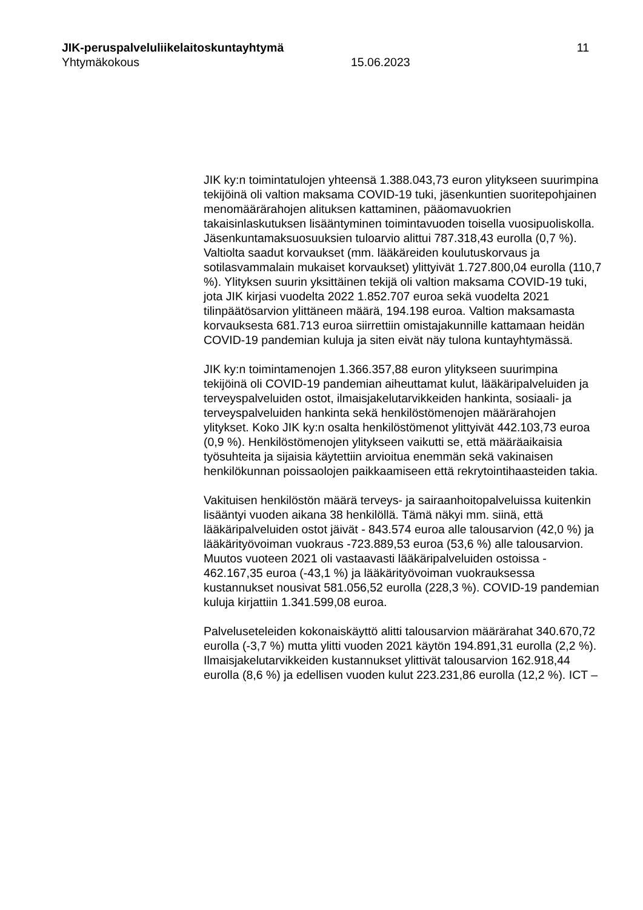JIK-peruspalveluliikelaitoskuntayhtymä 11
Yhtymäkokous 15.06.2023
JIK ky:n toimintatulojen yhteensä 1.388.043,73 euron ylitykseen suurimpina tekijöinä oli valtion maksama COVID-19 tuki, jäsenkuntien suoritepohjainen menomäärärahojen alituksen kattaminen, pääomavuokrien takaisinlaskutuksen lisääntyminen toimintavuoden toisella vuosipuoliskolla. Jäsenkuntamaksuosuuksien tuloarvio alittui 787.318,43 eurolla (0,7 %). Valtiolta saadut korvaukset (mm. lääkäreiden koulutuskorvaus ja sotilasvammalain mukaiset korvaukset) ylittyivät 1.727.800,04 eurolla (110,7 %). Ylityksen suurin yksittäinen tekijä oli valtion maksama COVID-19 tuki, jota JIK kirjasi vuodelta 2022 1.852.707 euroa sekä vuodelta 2021 tilinpäätösarvion ylittäneen määrä, 194.198 euroa. Valtion maksamasta korvauksesta 681.713 euroa siirrettiin omistajakunnille kattamaan heidän COVID-19 pandemian kuluja ja siten eivät näy tulona kuntayhtymässä.
JIK ky:n toimintamenojen 1.366.357,88 euron ylitykseen suurimpina tekijöinä oli COVID-19 pandemian aiheuttamat kulut, lääkäripalveluiden ja terveyspalveluiden ostot, ilmaisjakelutarvikkeiden hankinta, sosiaali- ja terveyspalveluiden hankinta sekä henkilöstömenojen määrärahojen ylitykset. Koko JIK ky:n osalta henkilöstömenot ylittyivät 442.103,73 euroa (0,9 %). Henkilöstömenojen ylitykseen vaikutti se, että määräaikaisia työsuhteita ja sijaisia käytettiin arvioitua enemmän sekä vakinaisen henkilökunnan poissaolojen paikkaamiseen että rekrytointihaasteiden takia.
Vakituisen henkilöstön määrä terveys- ja sairaanhoitopalveluissa kuitenkin lisääntyi vuoden aikana 38 henkilöllä. Tämä näkyi mm. siinä, että lääkäripalveluiden ostot jäivät - 843.574 euroa alle talousarvion (42,0 %) ja lääkärityövoiman vuokraus -723.889,53 euroa (53,6 %) alle talousarvion. Muutos vuoteen 2021 oli vastaavasti lääkäripalveluiden ostoissa - 462.167,35 euroa (-43,1 %) ja lääkärityövoiman vuokrauksessa kustannukset nousivat 581.056,52 eurolla (228,3 %). COVID-19 pandemian kuluja kirjattiin 1.341.599,08 euroa.
Palveluseteleiden kokonaiskäyttö alitti talousarvion määrärahat 340.670,72 eurolla (-3,7 %) mutta ylitti vuoden 2021 käytön 194.891,31 eurolla (2,2 %). Ilmaisjakelutarvikkeiden kustannukset ylittivät talousarvion 162.918,44 eurolla (8,6 %) ja edellisen vuoden kulut 223.231,86 eurolla (12,2 %). ICT –